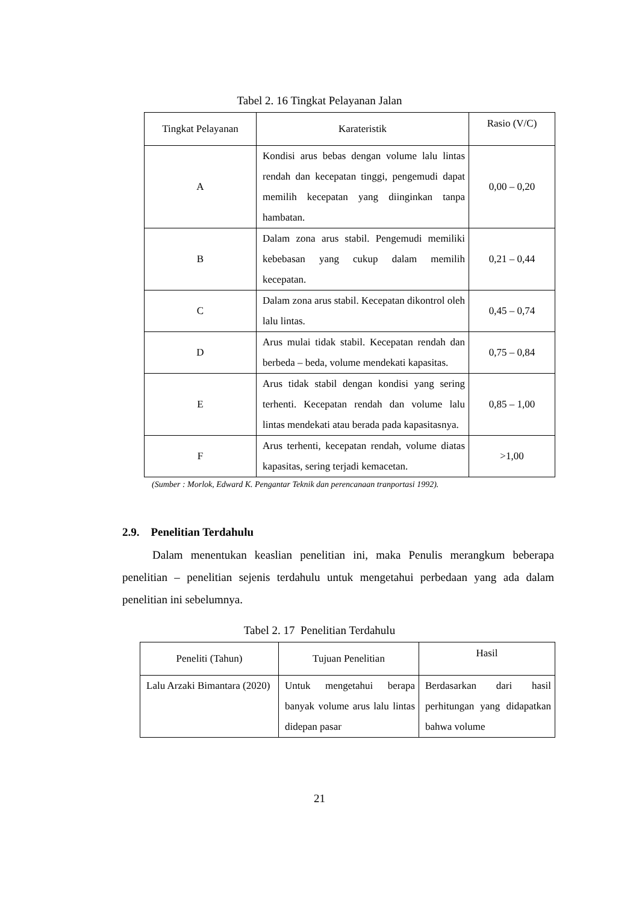Tabel 2. 16 Tingkat Pelayanan Jalan
| Tingkat Pelayanan | Karateristik | Rasio (V/C) |
| --- | --- | --- |
| A | Kondisi arus bebas dengan volume lalu lintas rendah dan kecepatan tinggi, pengemudi dapat memilih kecepatan yang diinginkan tanpa hambatan. | 0,00 – 0,20 |
| B | Dalam zona arus stabil. Pengemudi memiliki kebebasan yang cukup dalam memilih kecepatan. | 0,21 – 0,44 |
| C | Dalam zona arus stabil. Kecepatan dikontrol oleh lalu lintas. | 0,45 – 0,74 |
| D | Arus mulai tidak stabil. Kecepatan rendah dan berbeda – beda, volume mendekati kapasitas. | 0,75 – 0,84 |
| E | Arus tidak stabil dengan kondisi yang sering terhenti. Kecepatan rendah dan volume lalu lintas mendekati atau berada pada kapasitasnya. | 0,85 – 1,00 |
| F | Arus terhenti, kecepatan rendah, volume diatas kapasitas, sering terjadi kemacetan. | >1,00 |
(Sumber : Morlok, Edward K. Pengantar Teknik dan perencanaan tranportasi 1992).
2.9. Penelitian Terdahulu
Dalam menentukan keaslian penelitian ini, maka Penulis merangkum beberapa penelitian – penelitian sejenis terdahulu untuk mengetahui perbedaan yang ada dalam penelitian ini sebelumnya.
Tabel 2. 17 Penelitian Terdahulu
| Peneliti (Tahun) | Tujuan Penelitian | Hasil |
| --- | --- | --- |
| Lalu Arzaki Bimantara (2020) | Untuk mengetahui berapa banyak volume arus lalu lintas didepan pasar | Berdasarkan dari hasil perhitungan yang didapatkan bahwa volume |
21